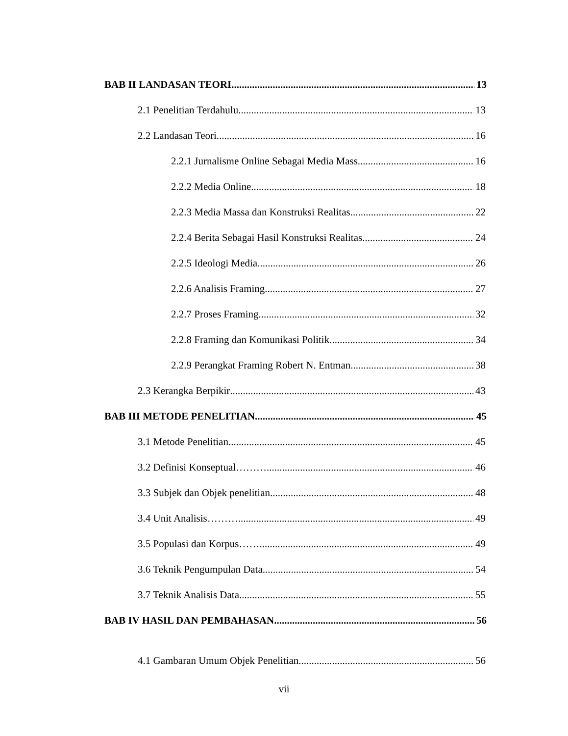BAB II LANDASAN TEORI 13
2.1 Penelitian Terdahulu 13
2.2 Landasan Teori 16
2.2.1 Jurnalisme Online Sebagai Media Mass 16
2.2.2 Media Online 18
2.2.3 Media Massa dan Konstruksi Realitas 22
2.2.4 Berita Sebagai Hasil Konstruksi Realitas 24
2.2.5 Ideologi Media 26
2.2.6 Analisis Framing 27
2.2.7 Proses Framing 32
2.2.8 Framing dan Komunikasi Politik 34
2.2.9 Perangkat Framing Robert N. Entman 38
2.3 Kerangka Berpikir 43
BAB III METODE PENELITIAN 45
3.1 Metode Penelitian 45
3.2 Definisi Konseptual……… 46
3.3 Subjek dan Objek penelitian 48
3.4 Unit Analisis……… 49
3.5 Populasi dan Korpus…… 49
3.6 Teknik Pengumpulan Data 54
3.7 Teknik Analisis Data 55
BAB IV HASIL DAN PEMBAHASAN 56
4.1 Gambaran Umum Objek Penelitian 56
vii